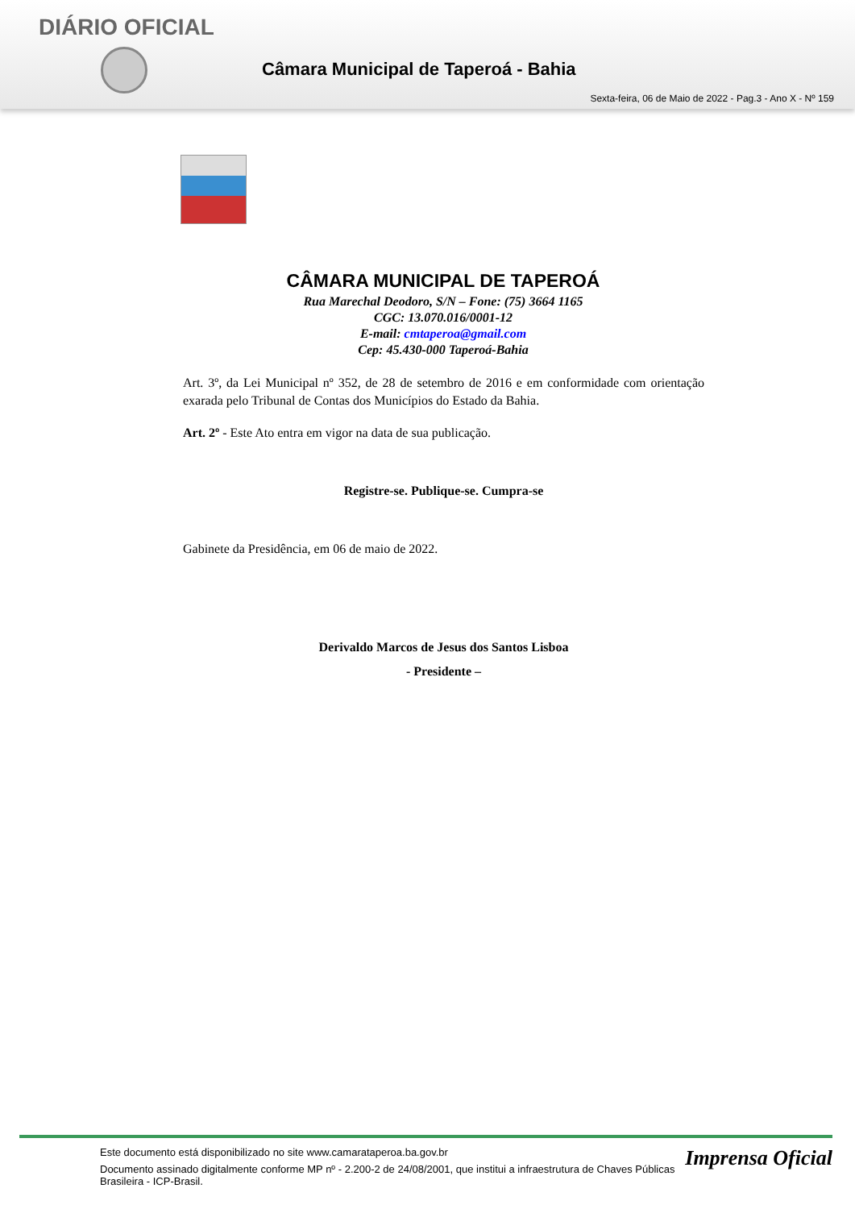DIÁRIO OFICIAL
Câmara Municipal de Taperoá - Bahia
Sexta-feira, 06 de Maio de 2022 - Pag.3 - Ano X - Nº 159
CÂMARA MUNICIPAL DE TAPEROÁ
Rua Marechal Deodoro, S/N – Fone: (75) 3664 1165
CGC: 13.070.016/0001-12
E-mail: cmtaperoa@gmail.com
Cep: 45.430-000 Taperoá-Bahia
Art. 3º, da Lei Municipal nº 352, de 28 de setembro de 2016 e em conformidade com orientação exarada pelo Tribunal de Contas dos Municípios do Estado da Bahia.
Art. 2º - Este Ato entra em vigor na data de sua publicação.
Registre-se. Publique-se. Cumpra-se
Gabinete da Presidência, em 06 de maio de 2022.
Derivaldo Marcos de Jesus dos Santos Lisboa
- Presidente –
Imprensa Oficial
Este documento está disponibilizado no site www.camarataperoa.ba.gov.br
Documento assinado digitalmente conforme MP nº - 2.200-2 de 24/08/2001, que institui a infraestrutura de Chaves Públicas Brasileira - ICP-Brasil.